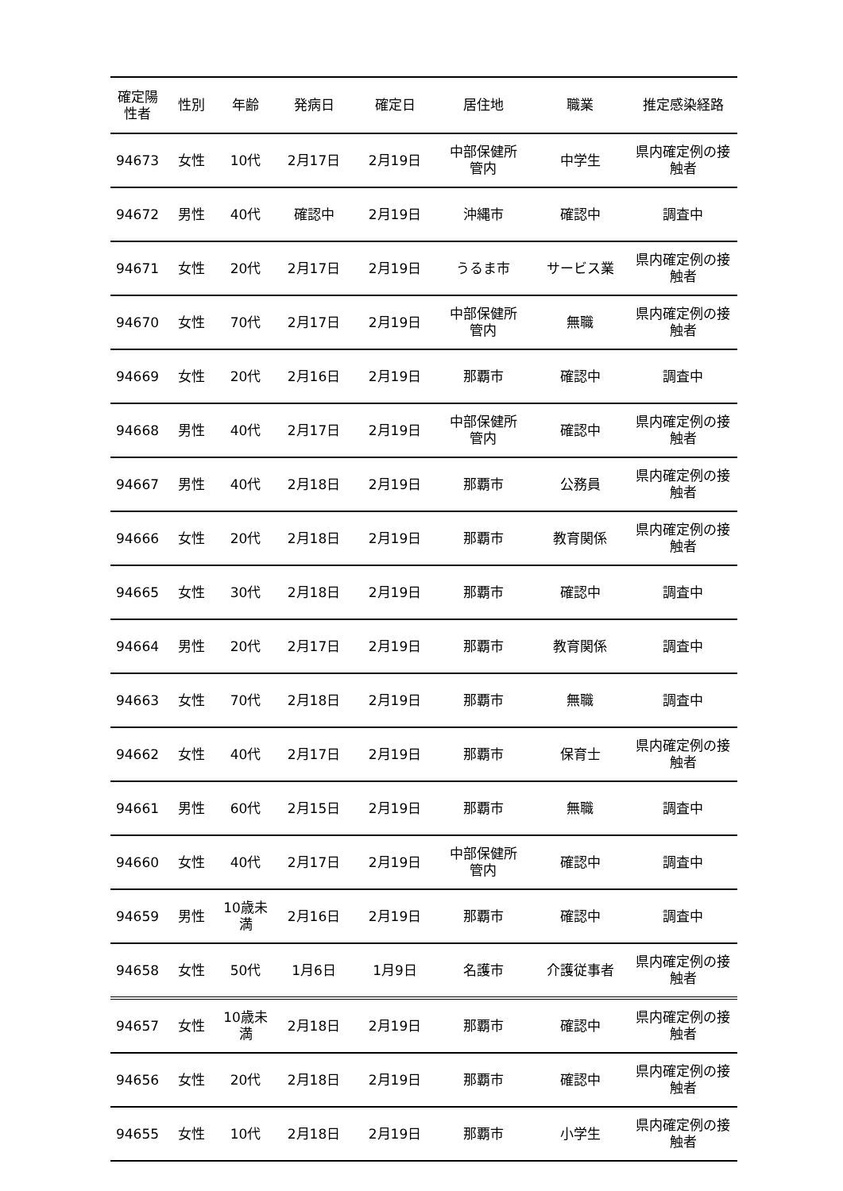| 確定陽 性者 | 性別 | 年齢 | 発病日 | 確定日 | 居住地 | 職業 | 推定感染経路 |
| --- | --- | --- | --- | --- | --- | --- | --- |
| 94673 | 女性 | 10代 | 2月17日 | 2月19日 | 中部保健所 管内 | 中学生 | 県内確定例の接 触者 |
| 94672 | 男性 | 40代 | 確認中 | 2月19日 | 沖縄市 | 確認中 | 調査中 |
| 94671 | 女性 | 20代 | 2月17日 | 2月19日 | うるま市 | サービス業 | 県内確定例の接 触者 |
| 94670 | 女性 | 70代 | 2月17日 | 2月19日 | 中部保健所 管内 | 無職 | 県内確定例の接 触者 |
| 94669 | 女性 | 20代 | 2月16日 | 2月19日 | 那覇市 | 確認中 | 調査中 |
| 94668 | 男性 | 40代 | 2月17日 | 2月19日 | 中部保健所 管内 | 確認中 | 県内確定例の接 触者 |
| 94667 | 男性 | 40代 | 2月18日 | 2月19日 | 那覇市 | 公務員 | 県内確定例の接 触者 |
| 94666 | 女性 | 20代 | 2月18日 | 2月19日 | 那覇市 | 教育関係 | 県内確定例の接 触者 |
| 94665 | 女性 | 30代 | 2月18日 | 2月19日 | 那覇市 | 確認中 | 調査中 |
| 94664 | 男性 | 20代 | 2月17日 | 2月19日 | 那覇市 | 教育関係 | 調査中 |
| 94663 | 女性 | 70代 | 2月18日 | 2月19日 | 那覇市 | 無職 | 調査中 |
| 94662 | 女性 | 40代 | 2月17日 | 2月19日 | 那覇市 | 保育士 | 県内確定例の接 触者 |
| 94661 | 男性 | 60代 | 2月15日 | 2月19日 | 那覇市 | 無職 | 調査中 |
| 94660 | 女性 | 40代 | 2月17日 | 2月19日 | 中部保健所 管内 | 確認中 | 調査中 |
| 94659 | 男性 | 10歳未 満 | 2月16日 | 2月19日 | 那覇市 | 確認中 | 調査中 |
| 94658 | 女性 | 50代 | 1月6日 | 1月9日 | 名護市 | 介護従事者 | 県内確定例の接 触者 |
| 94657 | 女性 | 10歳未 満 | 2月18日 | 2月19日 | 那覇市 | 確認中 | 県内確定例の接 触者 |
| 94656 | 女性 | 20代 | 2月18日 | 2月19日 | 那覇市 | 確認中 | 県内確定例の接 触者 |
| 94655 | 女性 | 10代 | 2月18日 | 2月19日 | 那覇市 | 小学生 | 県内確定例の接 触者 |